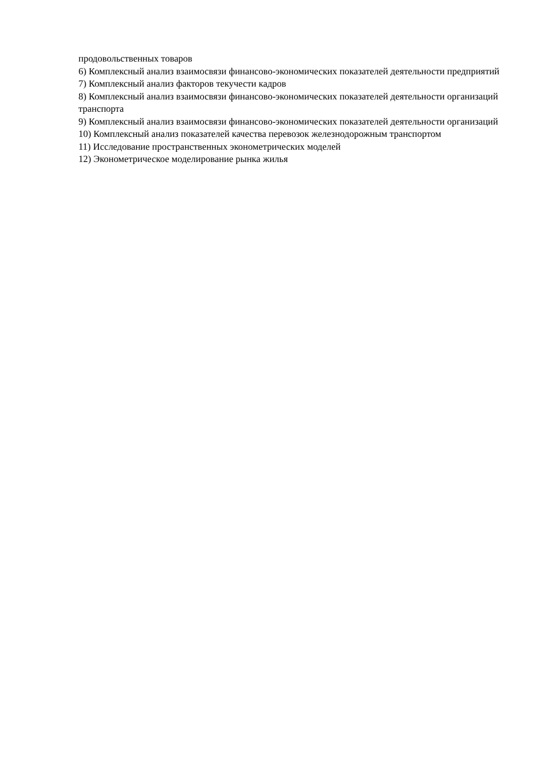продовольственных товаров
6) Комплексный анализ взаимосвязи финансово-экономических показателей деятельности предприятий
7) Комплексный анализ факторов текучести кадров
8) Комплексный анализ взаимосвязи финансово-экономических показателей деятельности организаций транспорта
9) Комплексный анализ взаимосвязи финансово-экономических показателей деятельности организаций
10) Комплексный анализ показателей качества перевозок железнодорожным транспортом
11) Исследование пространственных эконометрических моделей
12) Эконометрическое моделирование рынка жилья